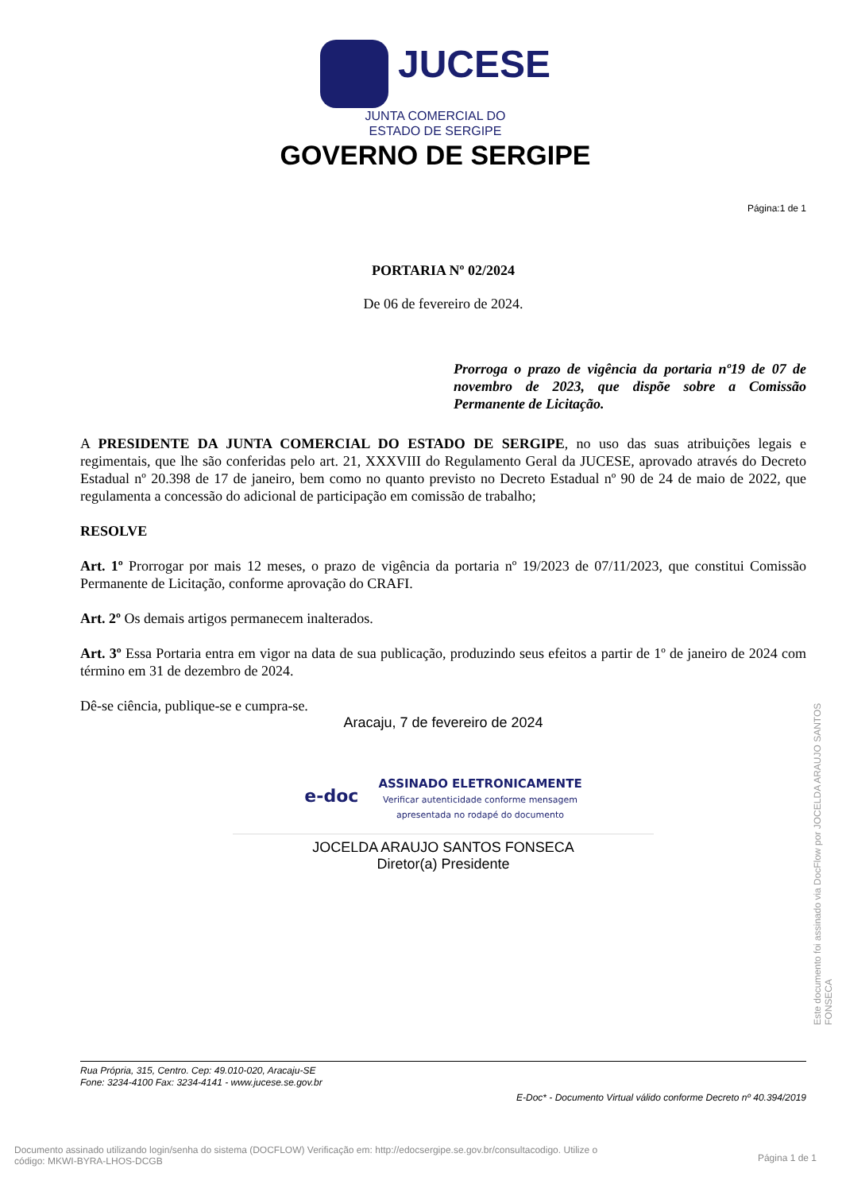JUCESE
JUNTA COMERCIAL DO
ESTADO DE SERGIPE
GOVERNO DE SERGIPE
Página:1 de 1
PORTARIA Nº 02/2024
De 06 de fevereiro de 2024.
Prorroga o prazo de vigência da portaria nº19 de 07 de novembro de 2023, que dispõe sobre a Comissão Permanente de Licitação.
A PRESIDENTE DA JUNTA COMERCIAL DO ESTADO DE SERGIPE, no uso das suas atribuições legais e regimentais, que lhe são conferidas pelo art. 21, XXXVIII do Regulamento Geral da JUCESE, aprovado através do Decreto Estadual nº 20.398 de 17 de janeiro, bem como no quanto previsto no Decreto Estadual nº 90 de 24 de maio de 2022, que regulamenta a concessão do adicional de participação em comissão de trabalho;
RESOLVE
Art. 1º Prorrogar por mais 12 meses, o prazo de vigência da portaria nº 19/2023 de 07/11/2023, que constitui Comissão Permanente de Licitação, conforme aprovação do CRAFI.
Art. 2º Os demais artigos permanecem inalterados.
Art. 3º Essa Portaria entra em vigor na data de sua publicação, produzindo seus efeitos a partir de 1º de janeiro de 2024 com término em 31 de dezembro de 2024.
Dê-se ciência, publique-se e cumpra-se.
Aracaju, 7 de fevereiro de 2024
e-doc ASSINADO ELETRONICAMENTE
Verificar autenticidade conforme mensagem
apresentada no rodapé do documento
JOCELDA ARAUJO SANTOS FONSECA
Diretor(a) Presidente
Rua Própria, 315, Centro. Cep: 49.010-020, Aracaju-SE
Fone: 3234-4100 Fax: 3234-4141 - www.jucese.se.gov.br
E-Doc* - Documento Virtual válido conforme Decreto nº 40.394/2019
Documento assinado utilizando login/senha do sistema (DOCFLOW) Verificação em: http://edocsergipe.se.gov.br/consultacodigo. Utilize o
código: MKWI-BYRA-LHOS-DCGB Página 1 de 1
Este documento foi assinado via DocFlow por JOCELDA ARAUJO SANTOS FONSECA